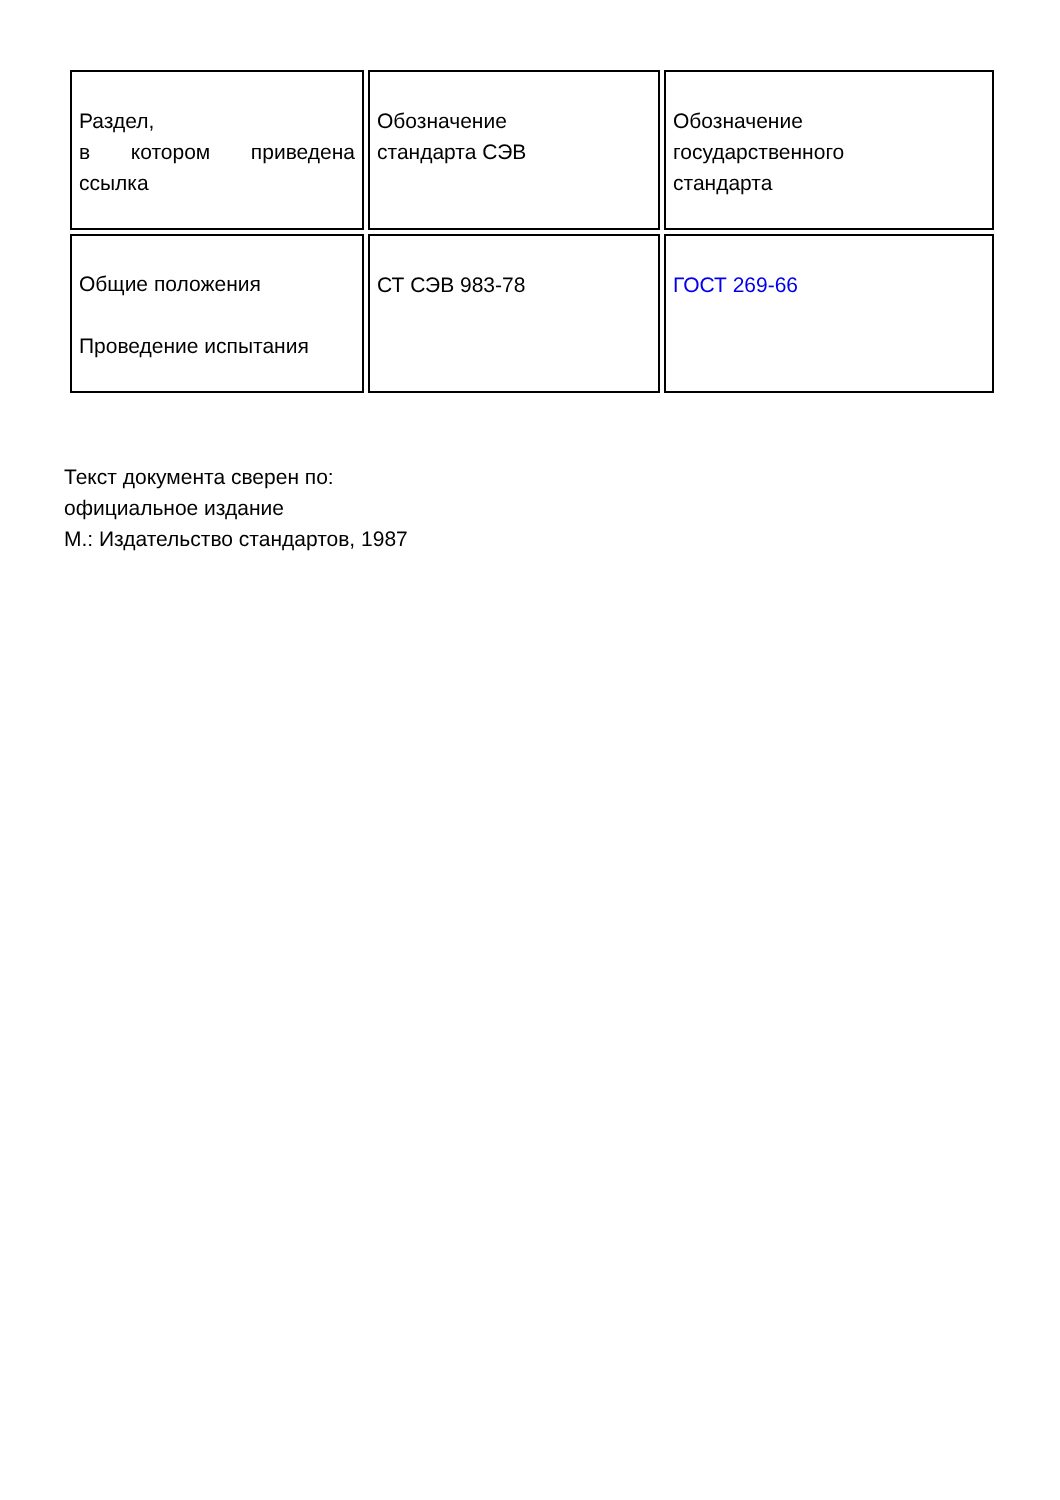| Раздел, в котором приведена ссылка | Обозначение стандарта СЭВ | Обозначение государственного стандарта |
| Общие положения Проведение испытания | СТ СЭВ 983-78 | ГОСТ 269-66 |
Текст документа сверен по:
официальное издание
М.: Издательство стандартов, 1987